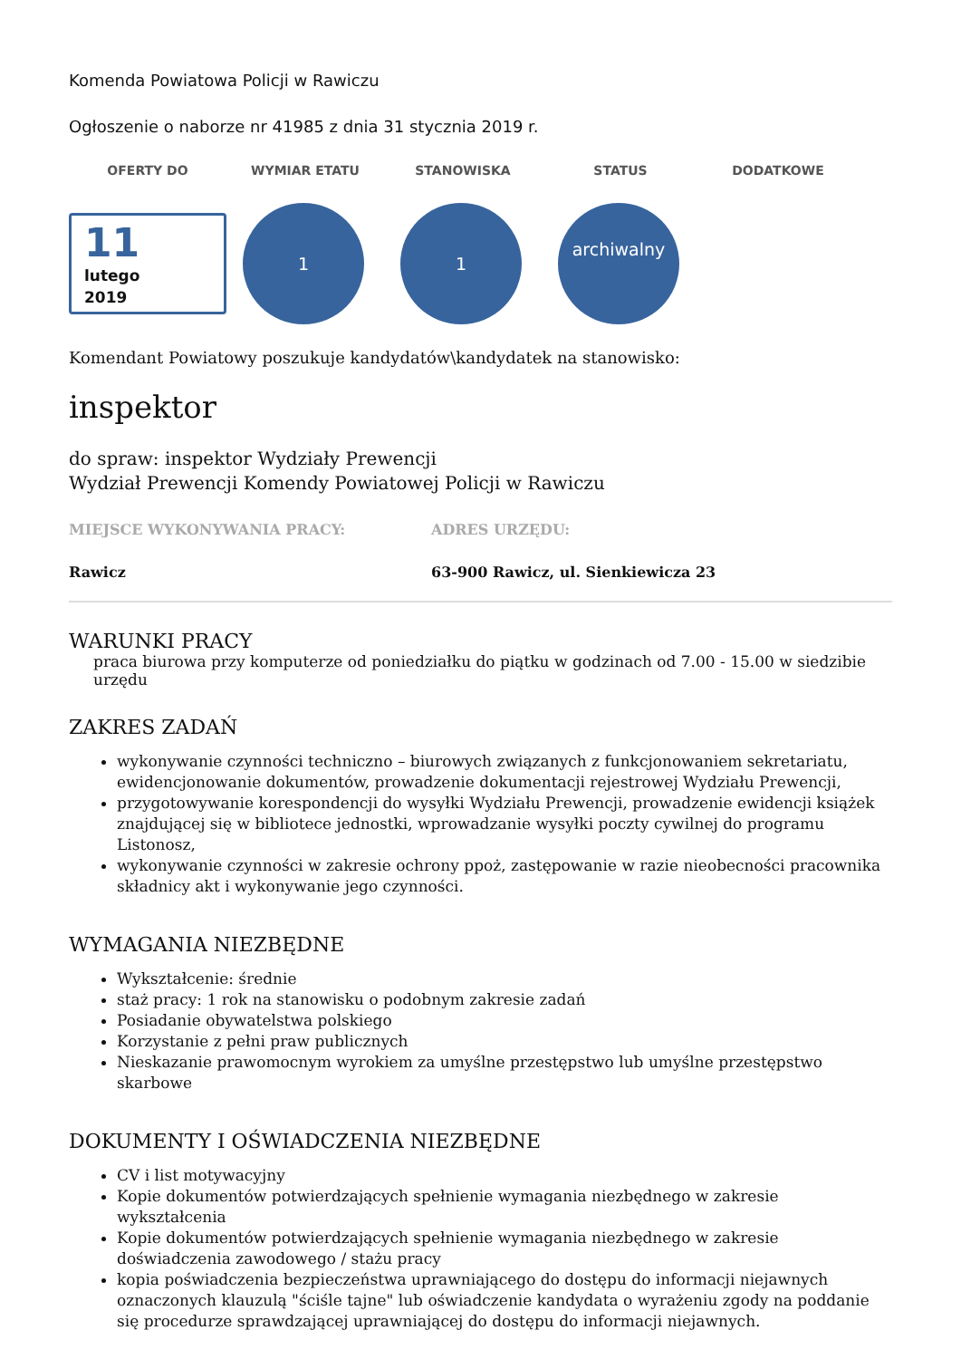Komenda Powiatowa Policji w Rawiczu
Ogłoszenie o naborze nr 41985 z dnia 31 stycznia 2019 r.
OFERTY DO WYMIAR ETATU STANOWISKA STATUS DODATKOWE
11
lutego
2019
1 1
archiwalny
Komendant Powiatowy poszukuje kandydatów\kandydatek na stanowisko:
inspektor
do spraw: inspektor Wydziały Prewencji
Wydział Prewencji Komendy Powiatowej Policji w Rawiczu
MIEJSCE WYKONYWANIA PRACY:
Rawicz
ADRES URZĘDU:
63-900 Rawicz, ul. Sienkiewicza 23
WARUNKI PRACY
praca biurowa przy komputerze od poniedziałku do piątku w godzinach od 7.00 - 15.00 w siedzibie urzędu
ZAKRES ZADAŃ
wykonywanie czynności techniczno – biurowych związanych z funkcjonowaniem sekretariatu, ewidencjonowanie dokumentów, prowadzenie dokumentacji rejestrowej Wydziału Prewencji,
przygotowywanie korespondencji do wysyłki Wydziału Prewencji, prowadzenie ewidencji książek znajdującej się w bibliotece jednostki, wprowadzanie wysyłki poczty cywilnej do programu Listonosz,
wykonywanie czynności w zakresie ochrony ppoż, zastępowanie w razie nieobecności pracownika składnicy akt i wykonywanie jego czynności.
WYMAGANIA NIEZBĘDNE
Wykształcenie: średnie
staż pracy: 1 rok na stanowisku o podobnym zakresie zadań
Posiadanie obywatelstwa polskiego
Korzystanie z pełni praw publicznych
Nieskazanie prawomocnym wyrokiem za umyślne przestępstwo lub umyślne przestępstwo skarbowe
DOKUMENTY I OŚWIADCZENIA NIEZBĘDNE
CV i list motywacyjny
Kopie dokumentów potwierdzających spełnienie wymagania niezbędnego w zakresie wykształcenia
Kopie dokumentów potwierdzających spełnienie wymagania niezbędnego w zakresie doświadczenia zawodowego / stażu pracy
kopia poświadczenia bezpieczeństwa uprawniającego do dostępu do informacji niejawnych oznaczonych klauzulą "ściśle tajne" lub oświadczenie kandydata o wyrażeniu zgody na poddanie się procedurze sprawdzającej uprawniającej do dostępu do informacji niejawnych.